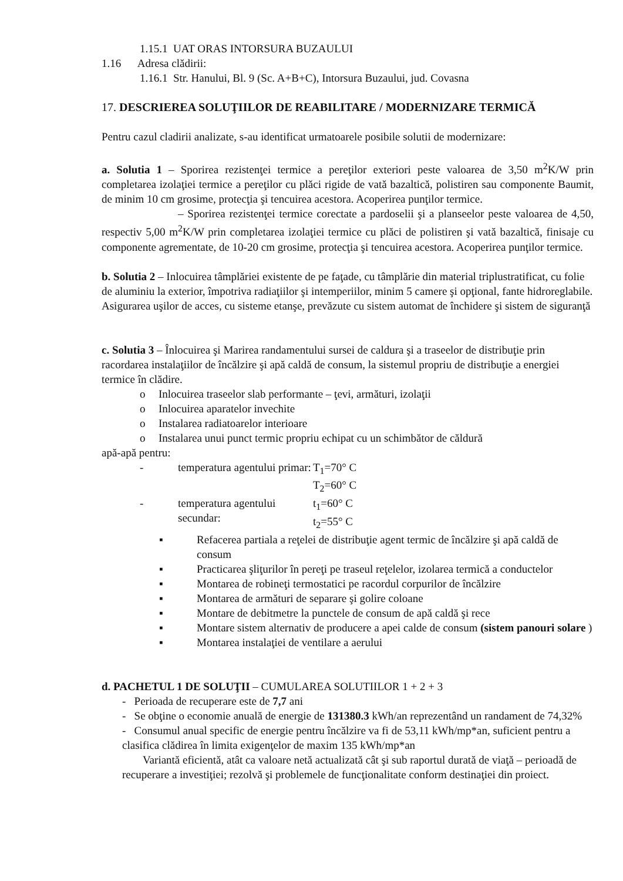1.15.1 UAT ORAS INTORSURA BUZAULUI
1.16 Adresa clădirii:
1.16.1 Str. Hanului, Bl. 9 (Sc. A+B+C), Intorsura Buzaului, jud. Covasna
17. DESCRIEREA SOLUŢIILOR DE REABILITARE / MODERNIZARE TERMICĂ
Pentru cazul cladirii analizate, s-au identificat urmatoarele posibile solutii de modernizare:
a. Solutia 1 – Sporirea rezistenţei termice a pereţilor exteriori peste valoarea de 3,50 m<sup>2</sup>K/W prin completarea izolaţiei termice a pereţilor cu plăci rigide de vată bazaltică, polistiren sau componente Baumit, de minim 10 cm grosime, protecţia şi tencuirea acestora. Acoperirea punţilor termice.
– Sporirea rezistenţei termice corectate a pardoselii şi a planseelor peste valoarea de 4,50, respectiv 5,00 m<sup>2</sup>K/W prin completarea izolaţiei termice cu plăci de polistiren şi vată bazaltică, finisaje cu componente agrementate, de 10-20 cm grosime, protecţia şi tencuirea acestora. Acoperirea punţilor termice.
b. Solutia 2 – Inlocuirea tâmplăriei existente de pe faţade, cu tâmplărie din material triplustratificat, cu folie de aluminiu la exterior, împotriva radiaţiilor şi intemperiilor, minim 5 camere şi opţional, fante hidroreglabile. Asigurarea uşilor de acces, cu sisteme etanşe, prevăzute cu sistem automat de închidere şi sistem de siguranţă
c. Solutia 3 – Înlocuirea şi Marirea randamentului sursei de caldura şi a traseelor de distribuţie prin racordarea instalaţiilor de încălzire şi apă caldă de consum, la sistemul propriu de distribuţie a energiei termice în clădire.
o Inlocuirea traseelor slab performante – ţevi, armături, izolaţii
o Inlocuirea aparatelor invechite
o Instalarea radiatoarelor interioare
o Instalarea unui punct termic propriu echipat cu un schimbător de căldură
apă-apă pentru:
- temperatura agentului primar: T<sub>1</sub>=70° C
T<sub>2</sub>=60° C
- temperatura agentului secundar: t<sub>1</sub>=60° C
t<sub>2</sub>=55° C
▪ Refacerea partiala a reţelei de distribuţie agent termic de încălzire şi apă caldă de consum
▪ Practicarea şliţurilor în pereţi pe traseul reţelelor, izolarea termică a conductelor
▪ Montarea de robineţi termostatici pe racordul corpurilor de încălzire
▪ Montarea de armături de separare şi golire coloane
▪ Montare de debitmetre la punctele de consum de apă caldă şi rece
▪ Montare sistem alternativ de producere a apei calde de consum (sistem panouri solare )
▪ Montarea instalaţiei de ventilare a aerului
d. PACHETUL 1 DE SOLUŢII – CUMULAREA SOLUTIILOR 1 + 2 + 3
- Perioada de recuperare este de 7,7 ani
- Se obţine o economie anuală de energie de 131380.3 kWh/an reprezentând un randament de 74,32%
- Consumul anual specific de energie pentru încălzire va fi de 53,11 kWh/mp*an, suficient pentru a clasifica clădirea în limita exigenţelor de maxim 135 kWh/mp*an
Variantă eficientă, atât ca valoare netă actualizată cât şi sub raportul durată de viaţă – perioadă de recuperare a investiţiei; rezolvă şi problemele de funcţionalitate conform destinaţiei din proiect.